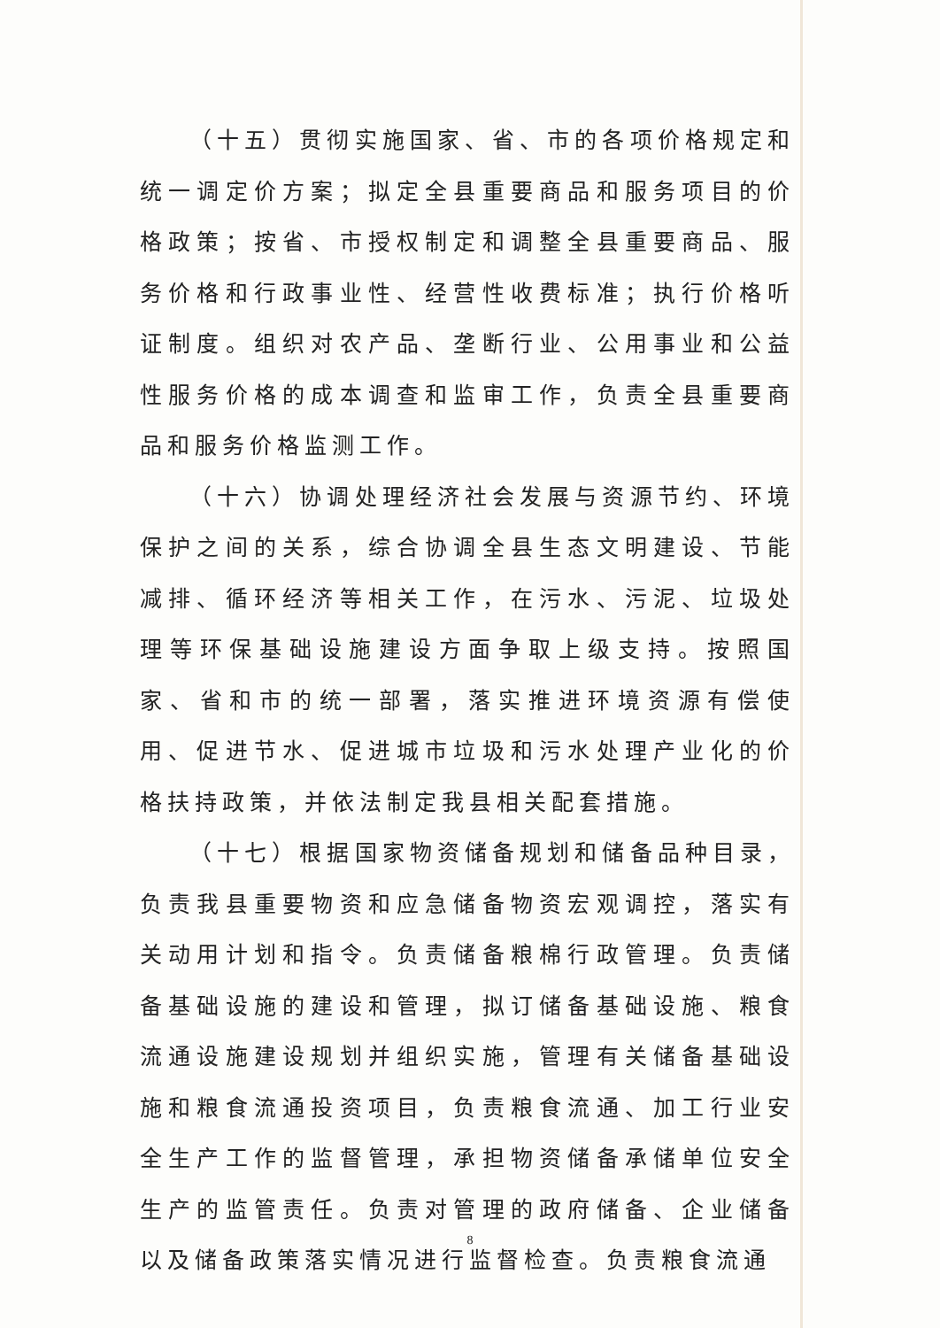（十五）贯彻实施国家、省、市的各项价格规定和统一调定价方案；拟定全县重要商品和服务项目的价格政策；按省、市授权制定和调整全县重要商品、服务价格和行政事业性、经营性收费标准；执行价格听证制度。组织对农产品、垄断行业、公用事业和公益性服务价格的成本调查和监审工作，负责全县重要商品和服务价格监测工作。
（十六）协调处理经济社会发展与资源节约、环境保护之间的关系，综合协调全县生态文明建设、节能减排、循环经济等相关工作，在污水、污泥、垃圾处理等环保基础设施建设方面争取上级支持。按照国家、省和市的统一部署，落实推进环境资源有偿使用、促进节水、促进城市垃圾和污水处理产业化的价格扶持政策，并依法制定我县相关配套措施。
（十七）根据国家物资储备规划和储备品种目录，负责我县重要物资和应急储备物资宏观调控，落实有关动用计划和指令。负责储备粮棉行政管理。负责储备基础设施的建设和管理，拟订储备基础设施、粮食流通设施建设规划并组织实施，管理有关储备基础设施和粮食流通投资项目，负责粮食流通、加工行业安全生产工作的监督管理，承担物资储备承储单位安全生产的监管责任。负责对管理的政府储备、企业储备以及储备政策落实情况进行监督检查。负责粮食流通
8